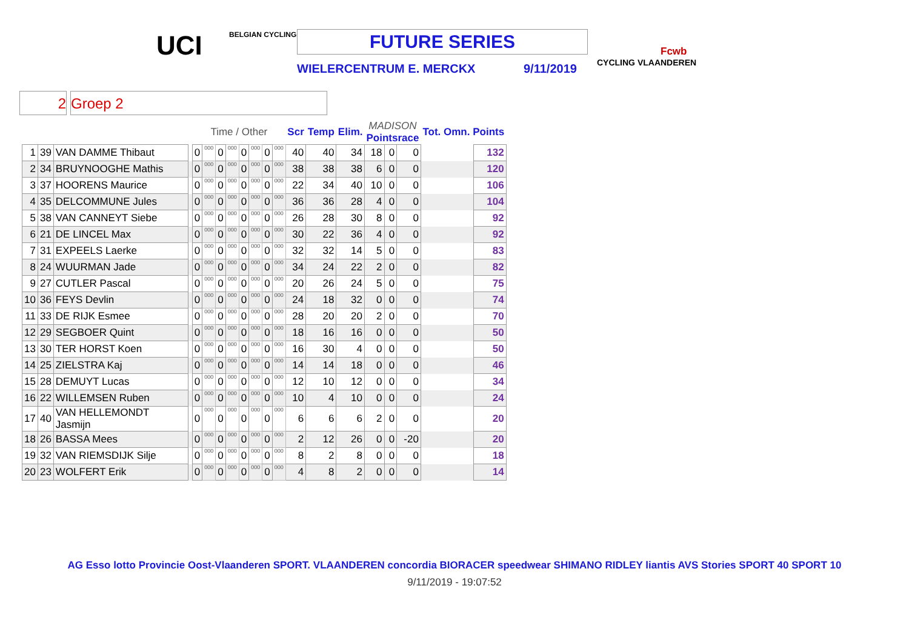UCI BELGIAN CYCLING FUTURE SERIES
WIELERCENTRUM E. MERCKX 9/11/2019 CYCLING VLAANDEREN
Fcwb
2 Groep 2
| | | | | Time / Other | | | | | | | | Scr | Temp | Elim. | MADISON Pointsrace | | | Tot. Omn. Points | |
| --- | --- | --- | --- | --- | --- | --- | --- | --- | --- | --- | --- | --- | --- | --- | --- | --- | --- | --- | --- |
| 1 | 39 | VAN DAMME Thibaut | | 0 | 000 | 0 | 000 | 0 | 000 | 0 | 000 | 40 | 40 | 34 | 18 | 0 | 0 | | 132 |
| 2 | 34 | BRUYNOOGHE Mathis | | 0 | 000 | 0 | 000 | 0 | 000 | 0 | 000 | 38 | 38 | 38 | 6 | 0 | 0 | | 120 |
| 3 | 37 | HOORENS Maurice | | 0 | 000 | 0 | 000 | 0 | 000 | 0 | 000 | 22 | 34 | 40 | 10 | 0 | 0 | | 106 |
| 4 | 35 | DELCOMMUNE Jules | | 0 | 000 | 0 | 000 | 0 | 000 | 0 | 000 | 36 | 36 | 28 | 4 | 0 | 0 | | 104 |
| 5 | 38 | VAN CANNEYT Siebe | | 0 | 000 | 0 | 000 | 0 | 000 | 0 | 000 | 26 | 28 | 30 | 8 | 0 | 0 | | 92 |
| 6 | 21 | DE LINCEL Max | | 0 | 000 | 0 | 000 | 0 | 000 | 0 | 000 | 30 | 22 | 36 | 4 | 0 | 0 | | 92 |
| 7 | 31 | EXPEELS Laerke | | 0 | 000 | 0 | 000 | 0 | 000 | 0 | 000 | 32 | 32 | 14 | 5 | 0 | 0 | | 83 |
| 8 | 24 | WUURMAN Jade | | 0 | 000 | 0 | 000 | 0 | 000 | 0 | 000 | 34 | 24 | 22 | 2 | 0 | 0 | | 82 |
| 9 | 27 | CUTLER Pascal | | 0 | 000 | 0 | 000 | 0 | 000 | 0 | 000 | 20 | 26 | 24 | 5 | 0 | 0 | | 75 |
| 10 | 36 | FEYS Devlin | | 0 | 000 | 0 | 000 | 0 | 000 | 0 | 000 | 24 | 18 | 32 | 0 | 0 | 0 | | 74 |
| 11 | 33 | DE RIJK Esmee | | 0 | 000 | 0 | 000 | 0 | 000 | 0 | 000 | 28 | 20 | 20 | 2 | 0 | 0 | | 70 |
| 12 | 29 | SEGBOER Quint | | 0 | 000 | 0 | 000 | 0 | 000 | 0 | 000 | 18 | 16 | 16 | 0 | 0 | 0 | | 50 |
| 13 | 30 | TER HORST Koen | | 0 | 000 | 0 | 000 | 0 | 000 | 0 | 000 | 16 | 30 | 4 | 0 | 0 | 0 | | 50 |
| 14 | 25 | ZIELSTRA Kaj | | 0 | 000 | 0 | 000 | 0 | 000 | 0 | 000 | 14 | 14 | 18 | 0 | 0 | 0 | | 46 |
| 15 | 28 | DEMUYT Lucas | | 0 | 000 | 0 | 000 | 0 | 000 | 0 | 000 | 12 | 10 | 12 | 0 | 0 | 0 | | 34 |
| 16 | 22 | WILLEMSEN Ruben | | 0 | 000 | 0 | 000 | 0 | 000 | 0 | 000 | 10 | 4 | 10 | 0 | 0 | 0 | | 24 |
| 17 | 40 | VAN HELLEMONDT Jasmijn | | 0 | 000 | 0 | 000 | 0 | 000 | 0 | 000 | 6 | 6 | 6 | 2 | 0 | 0 | | 20 |
| 18 | 26 | BASSA Mees | | 0 | 000 | 0 | 000 | 0 | 000 | 0 | 000 | 2 | 12 | 26 | 0 | 0 | -20 | | 20 |
| 19 | 32 | VAN RIEMSDIJK Silje | | 0 | 000 | 0 | 000 | 0 | 000 | 0 | 000 | 8 | 2 | 8 | 0 | 0 | 0 | | 18 |
| 20 | 23 | WOLFERT Erik | | 0 | 000 | 0 | 000 | 0 | 000 | 0 | 000 | 4 | 8 | 2 | 0 | 0 | 0 | | 14 |
AG Esso lotto Provincie Oost-Vlaanderen SPORT. VLAANDEREN concordia BIORACER speedwear SHIMANO RIDLEY liantis AVS Stories SPORT 40 SPORT 10
9/11/2019 - 19:07:52